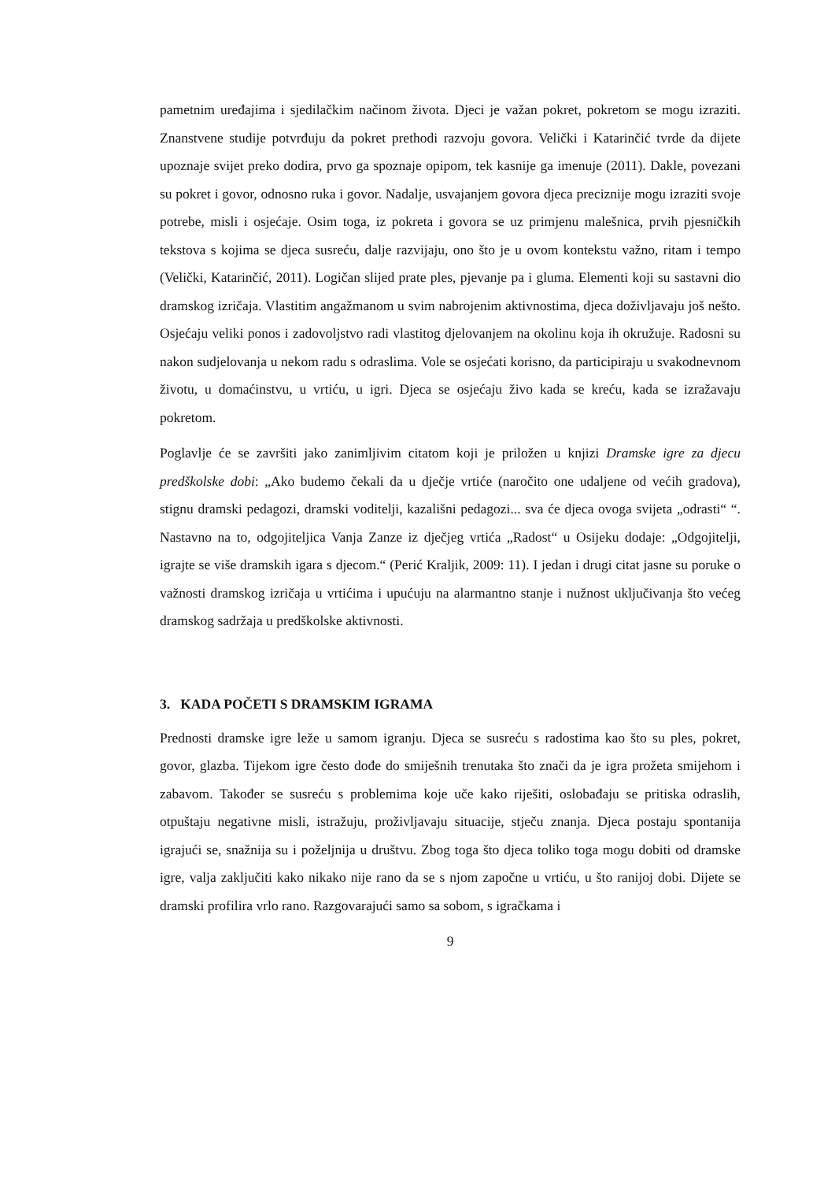pametnim uređajima i sjedilačkim načinom života. Djeci je važan pokret, pokretom se mogu izraziti. Znanstvene studije potvrđuju da pokret prethodi razvoju govora. Velički i Katarinčić tvrde da dijete upoznaje svijet preko dodira, prvo ga spoznaje opipom, tek kasnije ga imenuje (2011). Dakle, povezani su pokret i govor, odnosno ruka i govor. Nadalje, usvajanjem govora djeca preciznije mogu izraziti svoje potrebe, misli i osjećaje. Osim toga, iz pokreta i govora se uz primjenu malešnica, prvih pjesničkih tekstova s kojima se djeca susreću, dalje razvijaju, ono što je u ovom kontekstu važno, ritam i tempo (Velički, Katarinčić, 2011). Logičan slijed prate ples, pjevanje pa i gluma. Elementi koji su sastavni dio dramskog izričaja. Vlastitim angažmanom u svim nabrojenim aktivnostima, djeca doživljavaju još nešto. Osjećaju veliki ponos i zadovoljstvo radi vlastitog djelovanjem na okolinu koja ih okružuje. Radosni su nakon sudjelovanja u nekom radu s odraslima. Vole se osjećati korisno, da participiraju u svakodnevnom životu, u domaćinstvu, u vrtiću, u igri. Djeca se osjećaju živo kada se kreću, kada se izražavaju pokretom.
Poglavlje će se završiti jako zanimljivim citatom koji je priložen u knjizi Dramske igre za djecu predškolske dobi: „Ako budemo čekali da u dječje vrtiće (naročito one udaljene od većih gradova), stignu dramski pedagozi, dramski voditelji, kazališni pedagozi... sva će djeca ovoga svijeta „odrasti“ “. Nastavno na to, odgojiteljica Vanja Zanze iz dječjeg vrtića „Radost“ u Osijeku dodaje: „Odgojitelji, igrajte se više dramskih igara s djecom.“ (Perić Kraljik, 2009: 11). I jedan i drugi citat jasne su poruke o važnosti dramskog izričaja u vrtićima i upućuju na alarmantno stanje i nužnost uključivanja što većeg dramskog sadržaja u predškolske aktivnosti.
3. KADA POČETI S DRAMSKIM IGRAMA
Prednosti dramske igre leže u samom igranju. Djeca se susreću s radostima kao što su ples, pokret, govor, glazba. Tijekom igre često dođe do smiješnih trenutaka što znači da je igra prožeta smijehom i zabavom. Također se susreću s problemima koje uče kako riješiti, oslobađaju se pritiska odraslih, otpuštaju negativne misli, istražuju, proživljavaju situacije, stječu znanja. Djeca postaju spontanija igrajući se, snažnija su i poželjnija u društvu. Zbog toga što djeca toliko toga mogu dobiti od dramske igre, valja zaključiti kako nikako nije rano da se s njom započne u vrtiću, u što ranijoj dobi. Dijete se dramski profilira vrlo rano. Razgovarajući samo sa sobom, s igračkama i
9